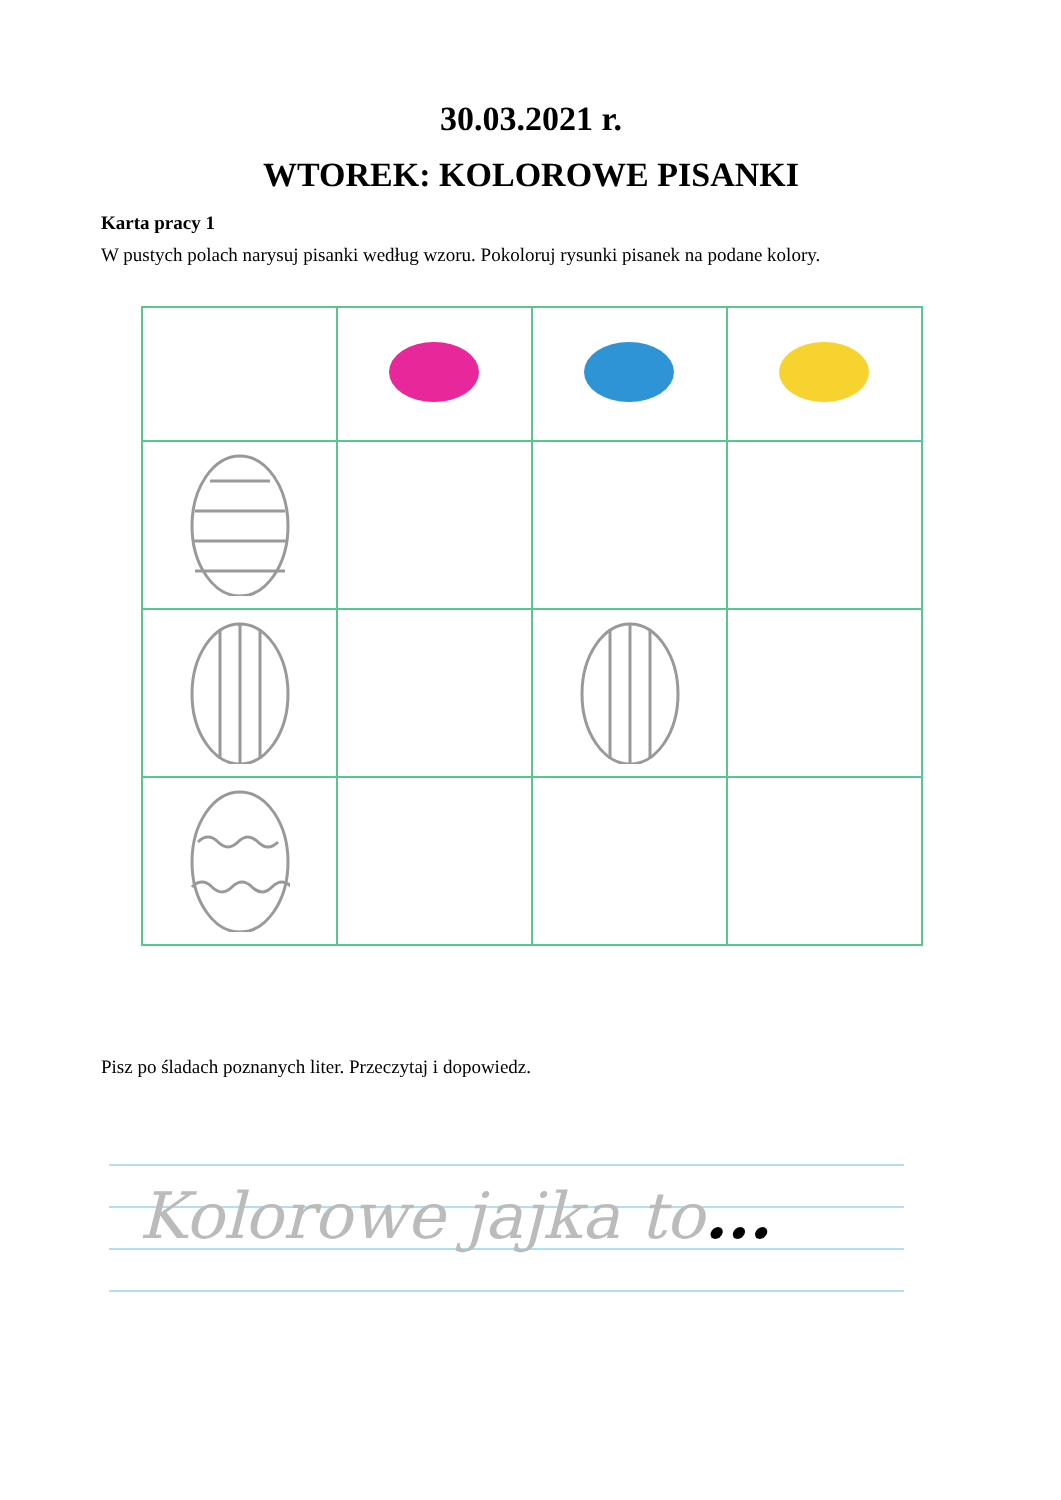30.03.2021 r.
WTOREK: KOLOROWE PISANKI
Karta pracy 1
W pustych polach narysuj pisanki według wzoru. Pokoloruj rysunki pisanek na podane kolory.
Pisz po śladach poznanych liter. Przeczytaj i dopowiedz.
Kolorowe jajka to...